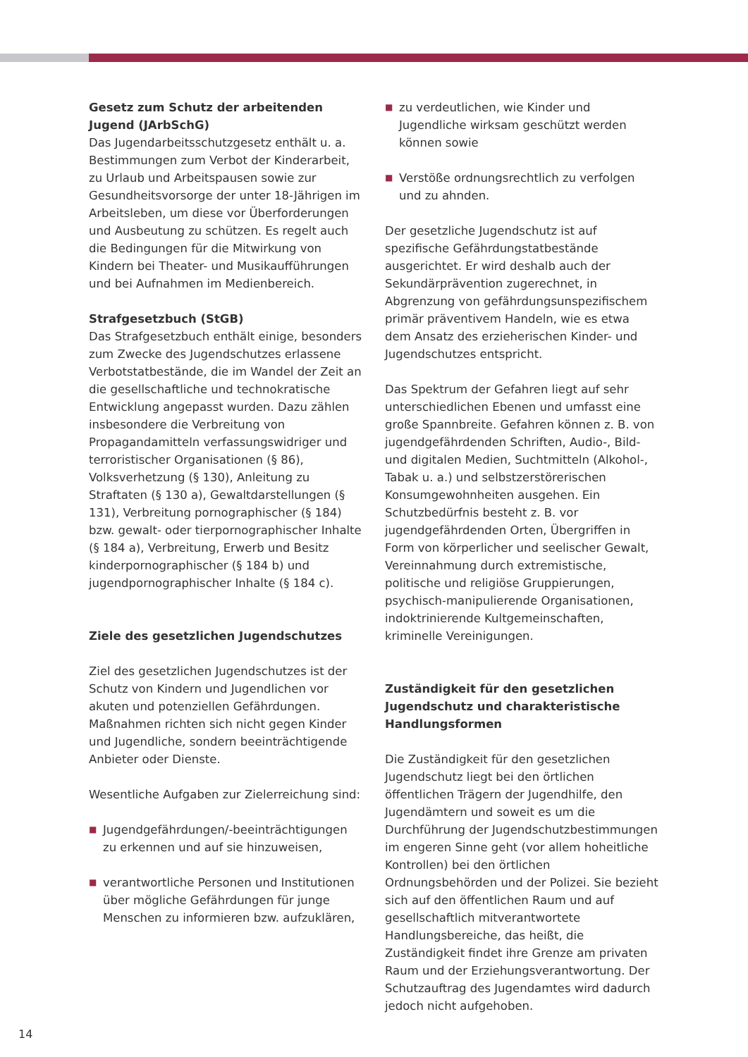Gesetz zum Schutz der arbeitenden Jugend (JArbSchG)
Das Jugendarbeitsschutzgesetz enthält u. a. Bestimmungen zum Verbot der Kinderarbeit, zu Urlaub und Arbeitspausen sowie zur Gesundheitsvorsorge der unter 18-Jährigen im Arbeitsleben, um diese vor Überforderungen und Ausbeutung zu schützen. Es regelt auch die Bedingungen für die Mitwirkung von Kindern bei Theater- und Musikaufführungen und bei Aufnahmen im Medienbereich.
Strafgesetzbuch (StGB)
Das Strafgesetzbuch enthält einige, besonders zum Zwecke des Jugendschutzes erlassene Verbotstatbestände, die im Wandel der Zeit an die gesellschaftliche und technokratische Entwicklung angepasst wurden. Dazu zählen insbesondere die Verbreitung von Propagandamitteln verfassungswidriger und terroristischer Organisationen (§ 86), Volksverhetzung (§ 130), Anleitung zu Straftaten (§ 130 a), Gewaltdarstellungen (§ 131), Verbreitung pornographischer (§ 184) bzw. gewalt- oder tierpornographischer Inhalte (§ 184 a), Verbreitung, Erwerb und Besitz kinderpornographischer (§ 184 b) und jugendpornographischer Inhalte (§ 184 c).
Ziele des gesetzlichen Jugendschutzes
Ziel des gesetzlichen Jugendschutzes ist der Schutz von Kindern und Jugendlichen vor akuten und potenziellen Gefährdungen. Maßnahmen richten sich nicht gegen Kinder und Jugendliche, sondern beeinträchtigende Anbieter oder Dienste.
Wesentliche Aufgaben zur Zielerreichung sind:
■ Jugendgefährdungen/-beeinträchtigungen zu erkennen und auf sie hinzuweisen,
■ verantwortliche Personen und Institutionen über mögliche Gefährdungen für junge Menschen zu informieren bzw. aufzuklären,
■ zu verdeutlichen, wie Kinder und Jugendliche wirksam geschützt werden können sowie
■ Verstöße ordnungsrechtlich zu verfolgen und zu ahnden.
Der gesetzliche Jugendschutz ist auf spezifische Gefährdungstatbestände ausgerichtet. Er wird deshalb auch der Sekundärprävention zugerechnet, in Abgrenzung von gefährdungsunspezifischem primär präventivem Handeln, wie es etwa dem Ansatz des erzieherischen Kinder- und Jugendschutzes entspricht.
Das Spektrum der Gefahren liegt auf sehr unterschiedlichen Ebenen und umfasst eine große Spannbreite. Gefahren können z. B. von jugendgefährdenden Schriften, Audio-, Bild- und digitalen Medien, Suchtmitteln (Alkohol-, Tabak u. a.) und selbstzerstörerischen Konsumgewohnheiten ausgehen. Ein Schutzbedürfnis besteht z. B. vor jugendgefährdenden Orten, Übergriffen in Form von körperlicher und seelischer Gewalt, Vereinnahmung durch extremistische, politische und religiöse Gruppierungen, psychisch-manipulierende Organisationen, indoktrinierende Kultgemeinschaften, kriminelle Vereinigungen.
Zuständigkeit für den gesetzlichen Jugendschutz und charakteristische Handlungsformen
Die Zuständigkeit für den gesetzlichen Jugendschutz liegt bei den örtlichen öffentlichen Trägern der Jugendhilfe, den Jugendämtern und soweit es um die Durchführung der Jugendschutzbestimmungen im engeren Sinne geht (vor allem hoheitliche Kontrollen) bei den örtlichen Ordnungsbehörden und der Polizei. Sie bezieht sich auf den öffentlichen Raum und auf gesellschaftlich mitverantwortete Handlungsbereiche, das heißt, die Zuständigkeit findet ihre Grenze am privaten Raum und der Erziehungsverantwortung. Der Schutzauftrag des Jugendamtes wird dadurch jedoch nicht aufgehoben.
14